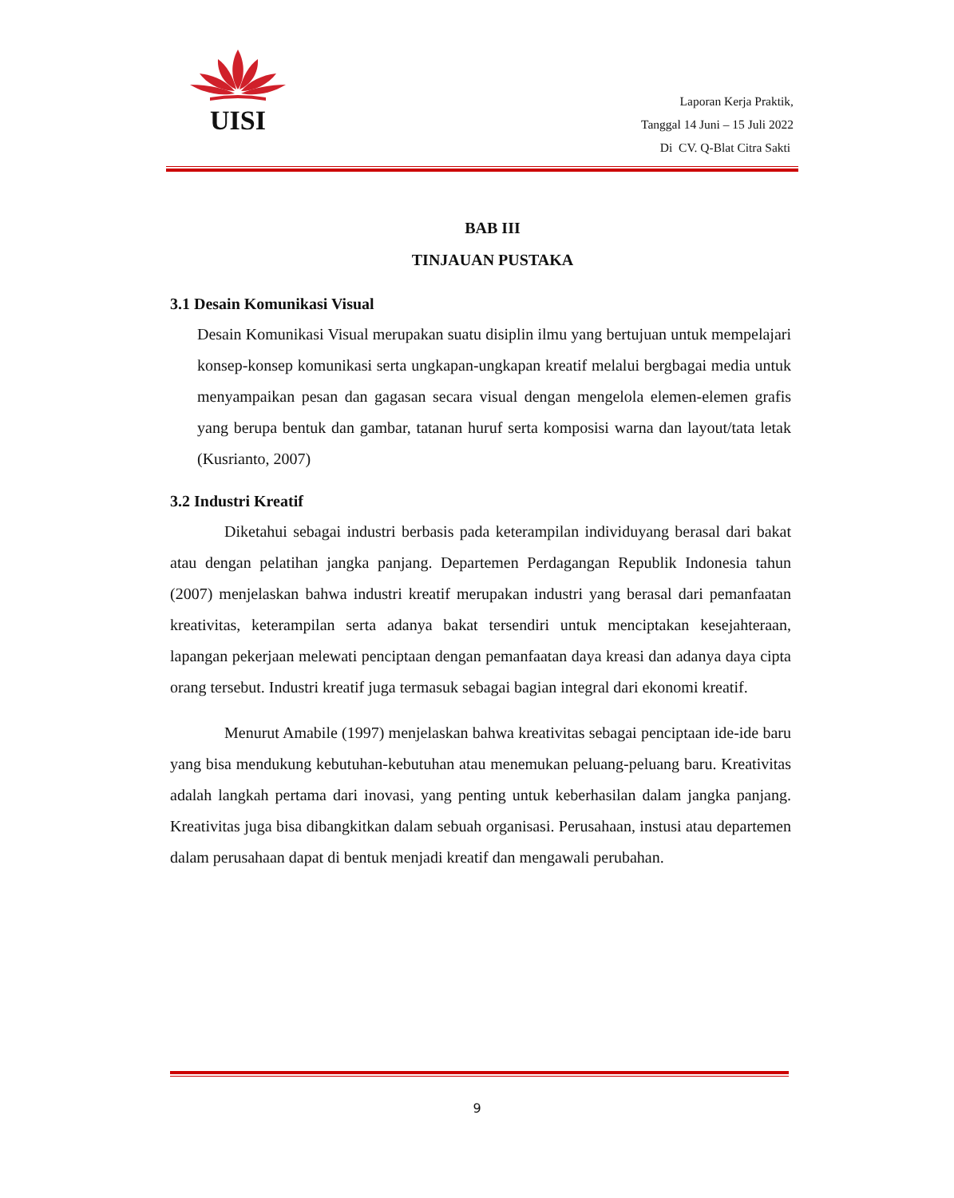UISI
Laporan Kerja Praktik,
Tanggal 14 Juni – 15 Juli 2022
Di CV. Q-Blat Citra Sakti
BAB III
TINJAUAN PUSTAKA
3.1 Desain Komunikasi Visual
Desain Komunikasi Visual merupakan suatu disiplin ilmu yang bertujuan untuk mempelajari konsep-konsep komunikasi serta ungkapan-ungkapan kreatif melalui bergbagai media untuk menyampaikan pesan dan gagasan secara visual dengan mengelola elemen-elemen grafis yang berupa bentuk dan gambar, tatanan huruf serta komposisi warna dan layout/tata letak (Kusrianto, 2007)
3.2 Industri Kreatif
Diketahui sebagai industri berbasis pada keterampilan individuyang berasal dari bakat atau dengan pelatihan jangka panjang. Departemen Perdagangan Republik Indonesia tahun (2007) menjelaskan bahwa industri kreatif merupakan industri yang berasal dari pemanfaatan kreativitas, keterampilan serta adanya bakat tersendiri untuk menciptakan kesejahteraan, lapangan pekerjaan melewati penciptaan dengan pemanfaatan daya kreasi dan adanya daya cipta orang tersebut. Industri kreatif juga termasuk sebagai bagian integral dari ekonomi kreatif.
Menurut Amabile (1997) menjelaskan bahwa kreativitas sebagai penciptaan ide-ide baru yang bisa mendukung kebutuhan-kebutuhan atau menemukan peluang-peluang baru. Kreativitas adalah langkah pertama dari inovasi, yang penting untuk keberhasilan dalam jangka panjang. Kreativitas juga bisa dibangkitkan dalam sebuah organisasi. Perusahaan, instusi atau departemen dalam perusahaan dapat di bentuk menjadi kreatif dan mengawali perubahan.
9